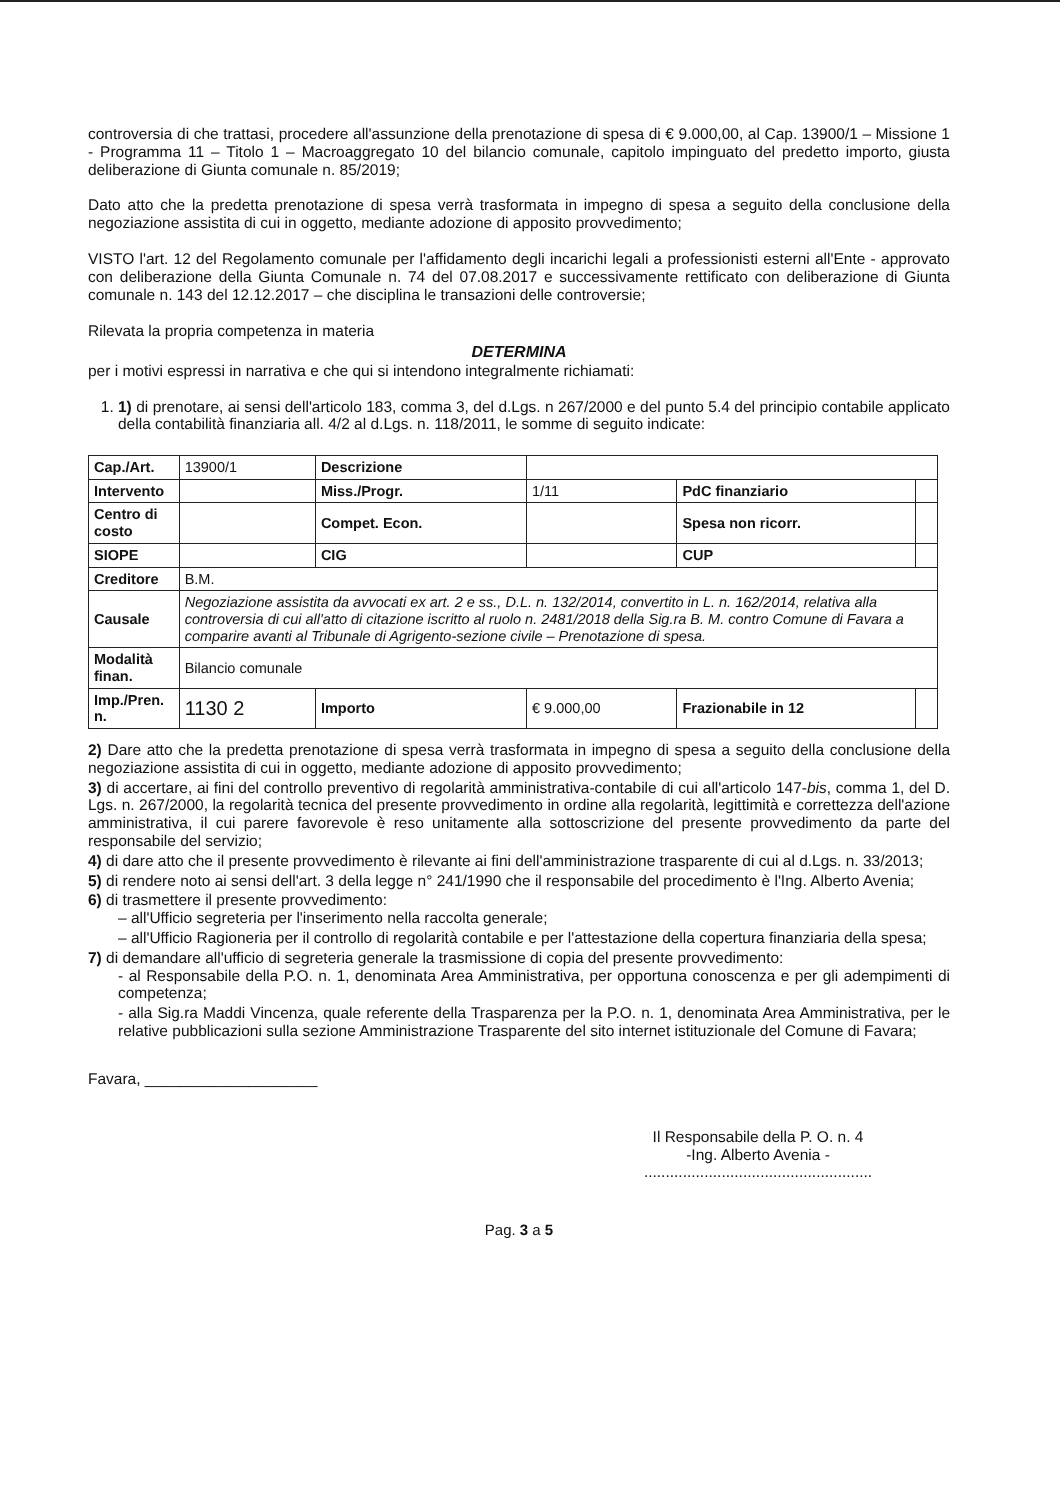controversia di che trattasi, procedere all'assunzione della prenotazione di spesa di € 9.000,00, al Cap. 13900/1 – Missione 1 - Programma 11 – Titolo 1 – Macroaggregato 10 del bilancio comunale, capitolo impinguato del predetto importo, giusta deliberazione di Giunta comunale n. 85/2019;
Dato atto che la predetta prenotazione di spesa verrà trasformata in impegno di spesa a seguito della conclusione della negoziazione assistita di cui in oggetto, mediante adozione di apposito provvedimento;
VISTO l'art. 12 del Regolamento comunale per l'affidamento degli incarichi legali a professionisti esterni all'Ente - approvato con deliberazione della Giunta Comunale n. 74 del 07.08.2017 e successivamente rettificato con deliberazione di Giunta comunale n. 143 del 12.12.2017 – che disciplina le transazioni delle controversie;
Rilevata la propria competenza in materia
DETERMINA
per i motivi espressi in narrativa e che qui si intendono integralmente richiamati:
1. 1) di prenotare, ai sensi dell'articolo 183, comma 3, del d.Lgs. n 267/2000 e del punto 5.4 del principio contabile applicato della contabilità finanziaria all. 4/2 al d.Lgs. n. 118/2011, le somme di seguito indicate:
| Cap./Art. | 13900/1 | Descrizione | | | |
| Intervento | | Miss./Progr. | 1/11 | PdC finanziario | |
| Centro di costo | | Compet. Econ. | | Spesa non ricorr. | |
| SIOPE | | CIG | | CUP | |
| Creditore | B.M. | | | | |
| Causale | Negoziazione assistita da avvocati ex art. 2 e ss., D.L. n. 132/2014, convertito in L. n. 162/2014, relativa alla controversia di cui all'atto di citazione iscritto al ruolo n. 2481/2018 della Sig.ra B. M. contro Comune di Favara a comparire avanti al Tribunale di Agrigento-sezione civile – Prenotazione di spesa. | | | | |
| Modalità finan. | Bilancio comunale | | | | |
| Imp./Pren. n. | 1130 2 | Importo | € 9.000,00 | Frazionabile in 12 | |
2) Dare atto che la predetta prenotazione di spesa verrà trasformata in impegno di spesa a seguito della conclusione della negoziazione assistita di cui in oggetto, mediante adozione di apposito provvedimento;
3) di accertare, ai fini del controllo preventivo di regolarità amministrativa-contabile di cui all'articolo 147-bis, comma 1, del D. Lgs. n. 267/2000, la regolarità tecnica del presente provvedimento in ordine alla regolarità, legittimità e correttezza dell'azione amministrativa, il cui parere favorevole è reso unitamente alla sottoscrizione del presente provvedimento da parte del responsabile del servizio;
4) di dare atto che il presente provvedimento è rilevante ai fini dell'amministrazione trasparente di cui al d.Lgs. n. 33/2013;
5) di rendere noto ai sensi dell'art. 3 della legge n° 241/1990 che il responsabile del procedimento è l'Ing. Alberto Avenia;
6) di trasmettere il presente provvedimento:
– all'Ufficio segreteria per l'inserimento nella raccolta generale;
– all'Ufficio Ragioneria per il controllo di regolarità contabile e per l'attestazione della copertura finanziaria della spesa;
7) di demandare all'ufficio di segreteria generale la trasmissione di copia del presente provvedimento:
- al Responsabile della P.O. n. 1, denominata Area Amministrativa, per opportuna conoscenza e per gli adempimenti di competenza;
- alla Sig.ra Maddi Vincenza, quale referente della Trasparenza per la P.O. n. 1, denominata Area Amministrativa, per le relative pubblicazioni sulla sezione Amministrazione Trasparente del sito internet istituzionale del Comune di Favara;
Favara, ____________________
Il Responsabile della P. O. n. 4
-Ing. Alberto Avenia -
.....................................................
Pag. 3 a 5